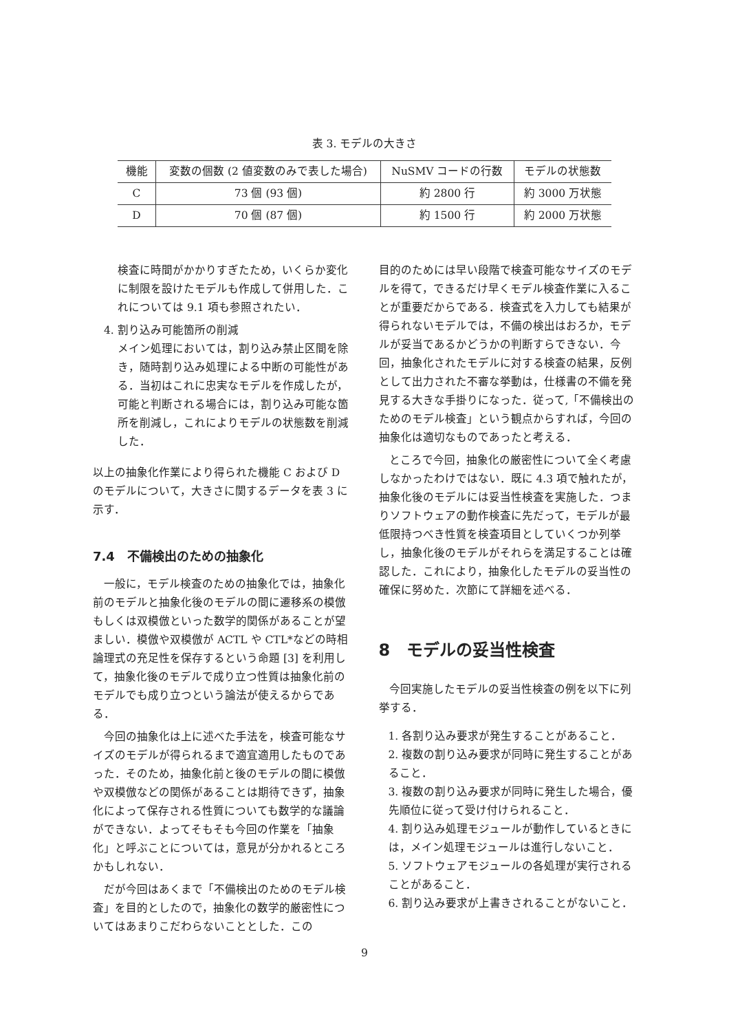表 3. モデルの大きさ
| 機能 | 変数の個数 (2 値変数のみで表した場合) | NuSMV コードの行数 | モデルの状態数 |
| --- | --- | --- | --- |
| C | 73 個 (93 個) | 約 2800 行 | 約 3000 万状態 |
| D | 70 個 (87 個) | 約 1500 行 | 約 2000 万状態 |
検査に時間がかかりすぎたため，いくらか変化に制限を設けたモデルも作成して併用した．これについては 9.1 項も参照されたい．
4. 割り込み可能箇所の削減
メイン処理においては，割り込み禁止区間を除き，随時割り込み処理による中断の可能性がある．当初はこれに忠実なモデルを作成したが，可能と判断される場合には，割り込み可能な箇所を削減し，これによりモデルの状態数を削減した．
以上の抽象化作業により得られた機能 C および D のモデルについて，大きさに関するデータを表 3 に示す．
7.4　不備検出のための抽象化
一般に，モデル検査のための抽象化では，抽象化前のモデルと抽象化後のモデルの間に遷移系の模倣もしくは双模倣といった数学的関係があることが望ましい．模倣や双模倣が ACTL や CTL*などの時相論理式の充足性を保存するという命題 [3] を利用して，抽象化後のモデルで成り立つ性質は抽象化前のモデルでも成り立つという論法が使えるからである．
今回の抽象化は上に述べた手法を，検査可能なサイズのモデルが得られるまで適宜適用したものであった．そのため，抽象化前と後のモデルの間に模倣や双模倣などの関係があることは期待できず，抽象化によって保存される性質についても数学的な議論ができない．よってそもそも今回の作業を「抽象化」と呼ぶことについては，意見が分かれるところかもしれない．
だが今回はあくまで「不備検出のためのモデル検査」を目的としたので，抽象化の数学的厳密性についてはあまりこだわらないこととした．この
目的のためには早い段階で検査可能なサイズのモデルを得て，できるだけ早くモデル検査作業に入ることが重要だからである．検査式を入力しても結果が得られないモデルでは，不備の検出はおろか，モデルが妥当であるかどうかの判断すらできない．今回，抽象化されたモデルに対する検査の結果，反例として出力された不審な挙動は，仕様書の不備を発見する大きな手掛りになった．従って,「不備検出のためのモデル検査」という観点からすれば，今回の抽象化は適切なものであったと考える．
ところで今回，抽象化の厳密性について全く考慮しなかったわけではない．既に 4.3 項で触れたが，抽象化後のモデルには妥当性検査を実施した．つまりソフトウェアの動作検査に先だって，モデルが最低限持つべき性質を検査項目としていくつか列挙し，抽象化後のモデルがそれらを満足することは確認した．これにより，抽象化したモデルの妥当性の確保に努めた．次節にて詳細を述べる．
8　モデルの妥当性検査
今回実施したモデルの妥当性検査の例を以下に列挙する．
1. 各割り込み要求が発生することがあること．
2. 複数の割り込み要求が同時に発生することがあること．
3. 複数の割り込み要求が同時に発生した場合，優先順位に従って受け付けられること．
4. 割り込み処理モジュールが動作しているときには，メイン処理モジュールは進行しないこと．
5. ソフトウェアモジュールの各処理が実行されることがあること．
6. 割り込み要求が上書きされることがないこと．
9